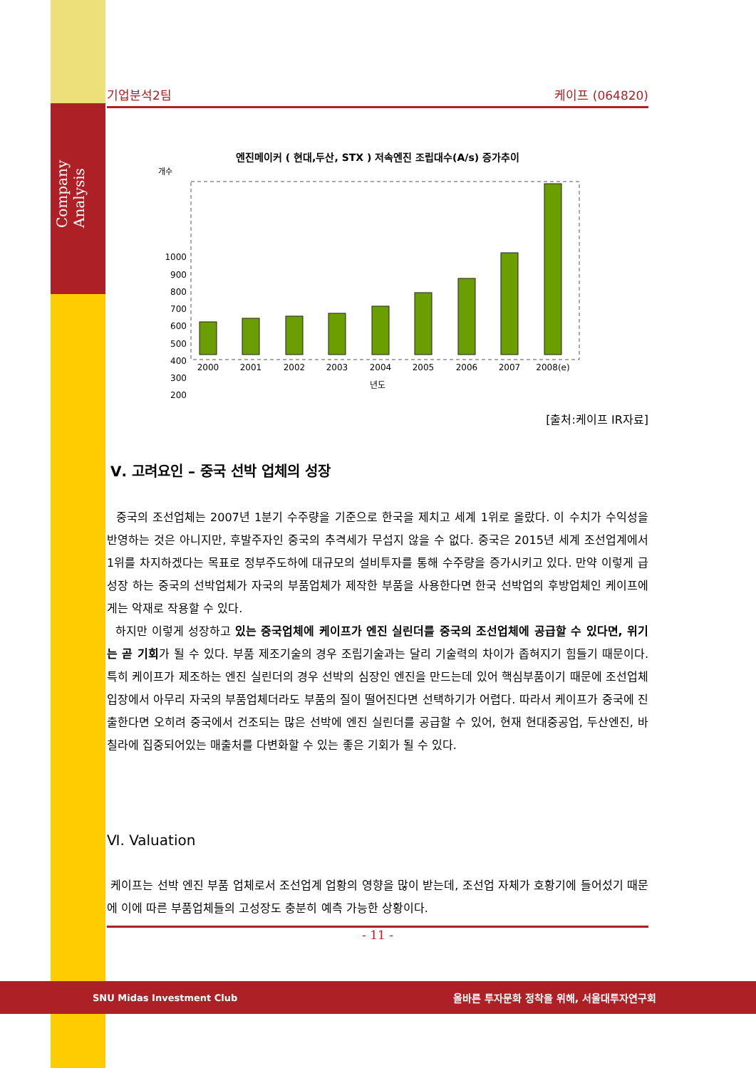Company Analysis
기업분석2팀 케이프 (064820)
엔진메이커 ( 현대,두산, STX ) 저속엔진 조립대수(A/s) 증가추이
개수
1000
900
800
700
600
500
400
300
200
2000
2001
2002
2003
2004
2005
2006
2007
2008(e)
년도
[출처:케이프 IR자료]
Ⅴ. 고려요인 – 중국 선박 업체의 성장
중국의 조선업체는 2007년 1분기 수주량을 기준으로 한국을 제치고 세계 1위로 올랐다. 이 수치가 수익성을 반영하는 것은 아니지만, 후발주자인 중국의 추격세가 무섭지 않을 수 없다. 중국은 2015년 세계 조선업계에서 1위를 차지하겠다는 목표로 정부주도하에 대규모의 설비투자를 통해 수주량을 증가시키고 있다. 만약 이렇게 급성장 하는 중국의 선박업체가 자국의 부품업체가 제작한 부품을 사용한다면 한국 선박업의 후방업체인 케이프에게는 악재로 작용할 수 있다.
하지만 이렇게 성장하고 있는 중국업체에 케이프가 엔진 실린더를 중국의 조선업체에 공급할 수 있다면, 위기는 곧 기회가 될 수 있다. 부품 제조기술의 경우 조립기술과는 달리 기술력의 차이가 좁혀지기 힘들기 때문이다. 특히 케이프가 제조하는 엔진 실린더의 경우 선박의 심장인 엔진을 만드는데 있어 핵심부품이기 때문에 조선업체 입장에서 아무리 자국의 부품업체더라도 부품의 질이 떨어진다면 선택하기가 어렵다. 따라서 케이프가 중국에 진출한다면 오히려 중국에서 건조되는 많은 선박에 엔진 실린더를 공급할 수 있어, 현재 현대중공업, 두산엔진, 바칠라에 집중되어있는 매출처를 다변화할 수 있는 좋은 기회가 될 수 있다.
Ⅵ. Valuation
케이프는 선박 엔진 부품 업체로서 조선업계 업황의 영향을 많이 받는데, 조선업 자체가 호황기에 들어섰기 때문에 이에 따른 부품업체들의 고성장도 충분히 예측 가능한 상황이다.
- 11 -
SNU Midas Investment Club 올바른 투자문화 정착을 위해, 서울대투자연구회